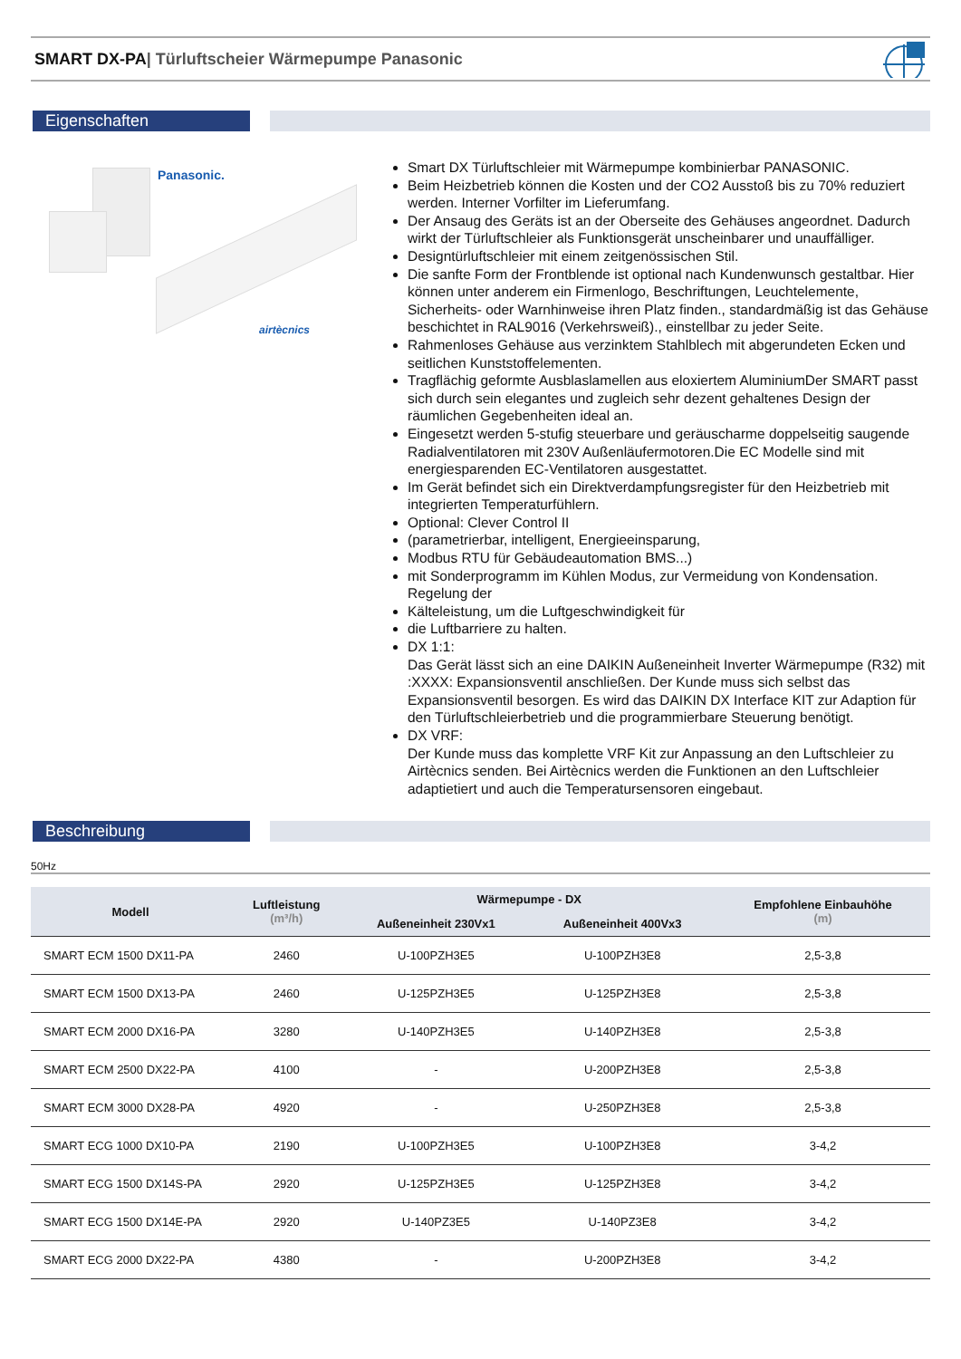SMART DX-PA| Türluftscheier Wärmepumpe Panasonic
Eigenschaften
Panasonic.
airtècnics
Smart DX Türluftschleier mit Wärmepumpe kombinierbar PANASONIC.
Beim Heizbetrieb können die Kosten und der CO2 Ausstoß bis zu 70% reduziert werden. Interner Vorfilter im Lieferumfang.
Der Ansaug des Geräts ist an der Oberseite des Gehäuses angeordnet. Dadurch wirkt der Türluftschleier als Funktionsgerät unscheinbarer und unauffälliger.
Designtürluftschleier mit einem zeitgenössischen Stil.
Die sanfte Form der Frontblende ist optional nach Kundenwunsch gestaltbar. Hier können unter anderem ein Firmenlogo, Beschriftungen, Leuchtelemente, Sicherheits- oder Warnhinweise ihren Platz finden., standardmäßig ist das Gehäuse beschichtet in RAL9016 (Verkehrsweiß)., einstellbar zu jeder Seite.
Rahmenloses Gehäuse aus verzinktem Stahlblech mit abgerundeten Ecken und seitlichen Kunststoffelementen.
Tragflächig geformte Ausblaslamellen aus eloxiertem AluminiumDer SMART passt sich durch sein elegantes und zugleich sehr dezent gehaltenes Design der räumlichen Gegebenheiten ideal an.
Eingesetzt werden 5-stufig steuerbare und geräuscharme doppelseitig saugende Radialventilatoren mit 230V Außenläufermotoren.Die EC Modelle sind mit energiesparenden EC-Ventilatoren ausgestattet.
Im Gerät befindet sich ein Direktverdampfungsregister für den Heizbetrieb mit integrierten Temperaturfühlern.
Optional: Clever Control II
(parametrierbar, intelligent, Energieeinsparung,
Modbus RTU für Gebäudeautomation BMS...)
mit Sonderprogramm im Kühlen Modus, zur Vermeidung von Kondensation. Regelung der
Kälteleistung, um die Luftgeschwindigkeit für
die Luftbarriere zu halten.
DX 1:1:
Das Gerät lässt sich an eine DAIKIN Außeneinheit Inverter Wärmepumpe (R32) mit :XXXX: Expansionsventil anschließen. Der Kunde muss sich selbst das Expansionsventil besorgen. Es wird das DAIKIN DX Interface KIT zur Adaption für den Türluftschleierbetrieb und die programmierbare Steuerung benötigt.
DX VRF:
Der Kunde muss das komplette VRF Kit zur Anpassung an den Luftschleier zu Airtècnics senden. Bei Airtècnics werden die Funktionen an den Luftschleier adaptietiert und auch die Temperatursensoren eingebaut.
Beschreibung
50Hz
| Modell | Luftleistung (m³/h) | Wärmepumpe - DX | | Empfohlene Einbauhöhe (m) |
| --- | --- | --- | --- | --- |
| | | Außeneinheit 230Vx1 | Außeneinheit 400Vx3 | |
| SMART ECM 1500 DX11-PA | 2460 | U-100PZH3E5 | U-100PZH3E8 | 2,5-3,8 |
| SMART ECM 1500 DX13-PA | 2460 | U-125PZH3E5 | U-125PZH3E8 | 2,5-3,8 |
| SMART ECM 2000 DX16-PA | 3280 | U-140PZH3E5 | U-140PZH3E8 | 2,5-3,8 |
| SMART ECM 2500 DX22-PA | 4100 | - | U-200PZH3E8 | 2,5-3,8 |
| SMART ECM 3000 DX28-PA | 4920 | - | U-250PZH3E8 | 2,5-3,8 |
| SMART ECG 1000 DX10-PA | 2190 | U-100PZH3E5 | U-100PZH3E8 | 3-4,2 |
| SMART ECG 1500 DX14S-PA | 2920 | U-125PZH3E5 | U-125PZH3E8 | 3-4,2 |
| SMART ECG 1500 DX14E-PA | 2920 | U-140PZ3E5 | U-140PZ3E8 | 3-4,2 |
| SMART ECG 2000 DX22-PA | 4380 | - | U-200PZH3E8 | 3-4,2 |